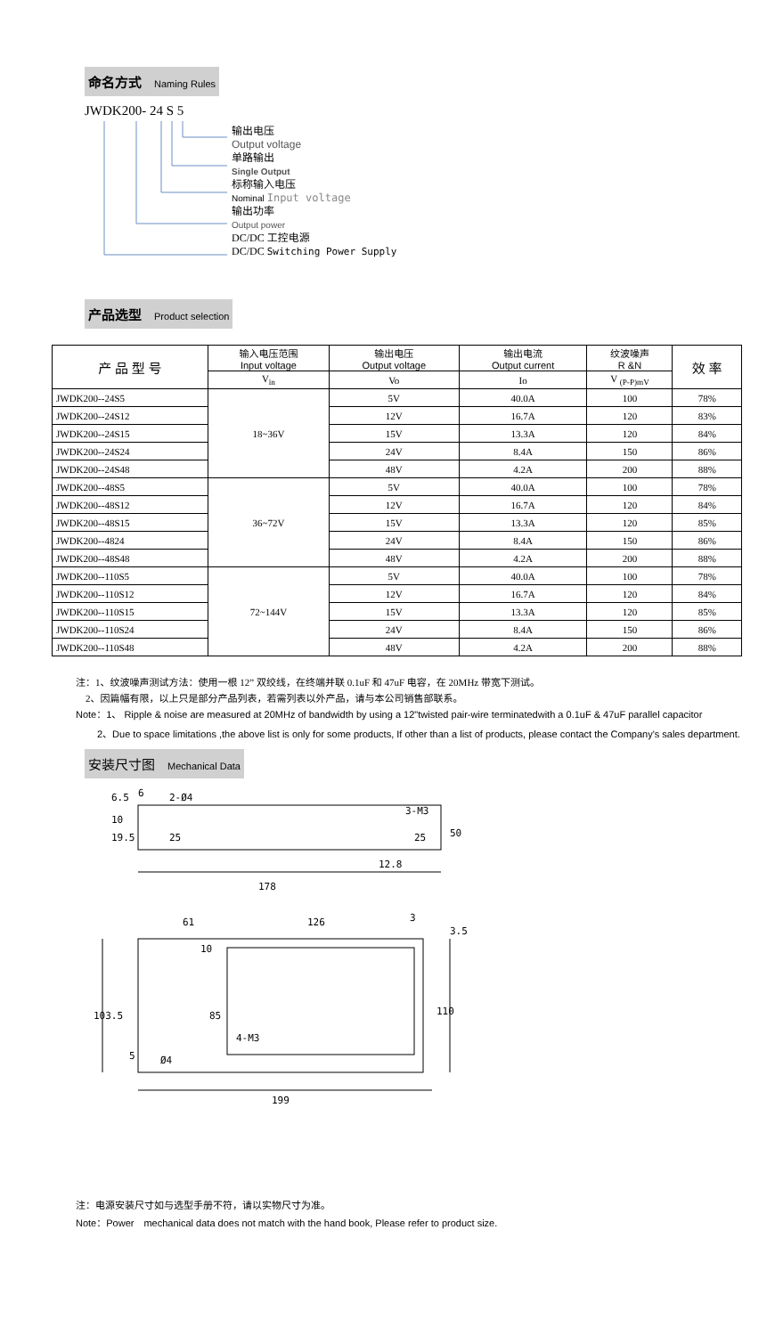命名方式 Naming Rules
JWDK200- 24 S 5
输出电压
Output voltage
单路输出
Single Output
标称输入电压
Nominal Input voltage
输出功率
Output power
DC/DC 工控电源
DC/DC Switching Power Supply
产品选型 Product selection
| 产 品 型 号 | 输入电压范围 Input voltage | 输出电压 Output voltage | 输出电流 Output current | 纹波噪声 R &N | 效 率 |
| --- | --- | --- | --- | --- | --- |
| | V<sub>in</sub> | Vo | Io | V <sub>(P-P)mV</sub> | |
| JWDK200--24S5 | 18~36V | 5V | 40.0A | 100 | 78% |
| JWDK200--24S12 | | 12V | 16.7A | 120 | 83% |
| JWDK200--24S15 | | 15V | 13.3A | 120 | 84% |
| JWDK200--24S24 | | 24V | 8.4A | 150 | 86% |
| JWDK200--24S48 | | 48V | 4.2A | 200 | 88% |
| JWDK200--48S5 | 36~72V | 5V | 40.0A | 100 | 78% |
| JWDK200--48S12 | | 12V | 16.7A | 120 | 84% |
| JWDK200--48S15 | | 15V | 13.3A | 120 | 85% |
| JWDK200--4824 | | 24V | 8.4A | 150 | 86% |
| JWDK200--48S48 | | 48V | 4.2A | 200 | 88% |
| JWDK200--110S5 | 72~144V | 5V | 40.0A | 100 | 78% |
| JWDK200--110S12 | | 12V | 16.7A | 120 | 84% |
| JWDK200--110S15 | | 15V | 13.3A | 120 | 85% |
| JWDK200--110S24 | | 24V | 8.4A | 150 | 86% |
| JWDK200--110S48 | | 48V | 4.2A | 200 | 88% |
注：1、纹波噪声测试方法：使用一根 12” 双绞线，在终端并联 0.1uF 和 47uF 电容，在 20MHz 带宽下测试。
2、因篇幅有限，以上只是部分产品列表，若需列表以外产品，请与本公司销售部联系。
Note：1、 Ripple & noise are measured at 20MHz of bandwidth by using a 12"twisted pair-wire terminatedwith a 0.1uF & 47uF parallel capacitor
2、Due to space limitations ,the above list is only for some products, If other than a list of products, please contact the Company's sales department.
安装尺寸图 Mechanical Data
6.5
2-Ø4
3-M3
178
12.8
61
126
3
3.5
103.5
85
4-M3
5
Ø4
199
110
50
25
19.5
25
10
10
6
注：电源安装尺寸如与选型手册不符，请以实物尺寸为准。
Note：Power　mechanical data does not match with the hand book, Please refer to product size.